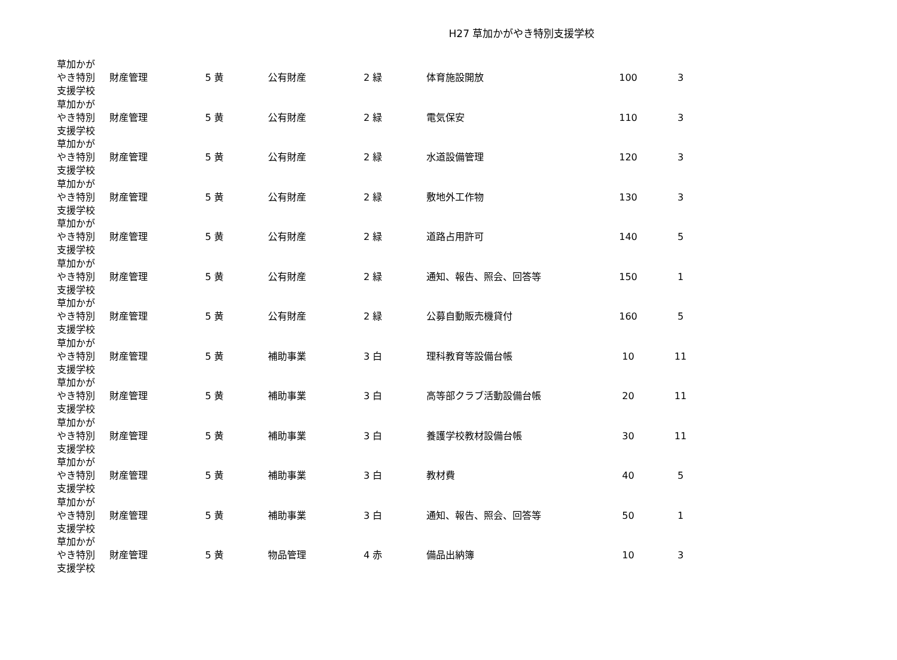H27 草加かがやき特別支援学校
| 草加かが やき特別 支援学校 | 財産管理 | 5 黄 | 公有財産 | 2 緑 | 体育施設開放 | 100 | 3 |
| 草加かが やき特別 支援学校 | 財産管理 | 5 黄 | 公有財産 | 2 緑 | 電気保安 | 110 | 3 |
| 草加かが やき特別 支援学校 | 財産管理 | 5 黄 | 公有財産 | 2 緑 | 水道設備管理 | 120 | 3 |
| 草加かが やき特別 支援学校 | 財産管理 | 5 黄 | 公有財産 | 2 緑 | 敷地外工作物 | 130 | 3 |
| 草加かが やき特別 支援学校 | 財産管理 | 5 黄 | 公有財産 | 2 緑 | 道路占用許可 | 140 | 5 |
| 草加かが やき特別 支援学校 | 財産管理 | 5 黄 | 公有財産 | 2 緑 | 通知、報告、照会、回答等 | 150 | 1 |
| 草加かが やき特別 支援学校 | 財産管理 | 5 黄 | 公有財産 | 2 緑 | 公募自動販売機貸付 | 160 | 5 |
| 草加かが やき特別 支援学校 | 財産管理 | 5 黄 | 補助事業 | 3 白 | 理科教育等設備台帳 | 10 | 11 |
| 草加かが やき特別 支援学校 | 財産管理 | 5 黄 | 補助事業 | 3 白 | 高等部クラブ活動設備台帳 | 20 | 11 |
| 草加かが やき特別 支援学校 | 財産管理 | 5 黄 | 補助事業 | 3 白 | 養護学校教材設備台帳 | 30 | 11 |
| 草加かが やき特別 支援学校 | 財産管理 | 5 黄 | 補助事業 | 3 白 | 教材費 | 40 | 5 |
| 草加かが やき特別 支援学校 | 財産管理 | 5 黄 | 補助事業 | 3 白 | 通知、報告、照会、回答等 | 50 | 1 |
| 草加かが やき特別 支援学校 | 財産管理 | 5 黄 | 物品管理 | 4 赤 | 備品出納簿 | 10 | 3 |